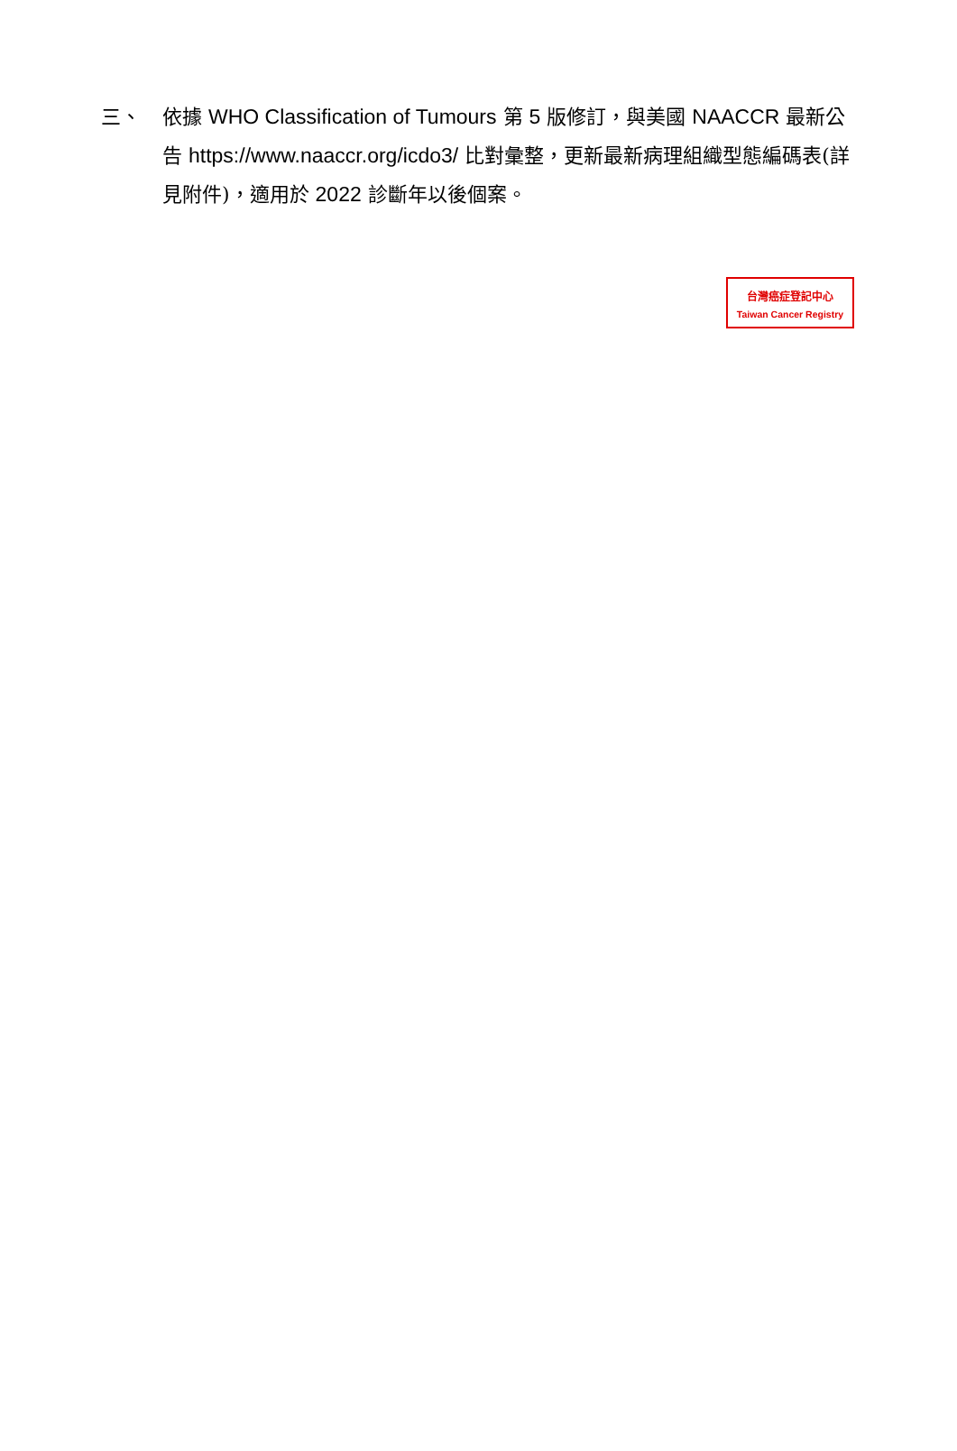三、 依據 WHO Classification of Tumours 第 5 版修訂，與美國 NAACCR 最新公告 https://www.naaccr.org/icdo3/ 比對彙整，更新最新病理組織型態編碼表(詳見附件)，適用於 2022 診斷年以後個案。
台灣癌症登記中心
Taiwan Cancer Registry